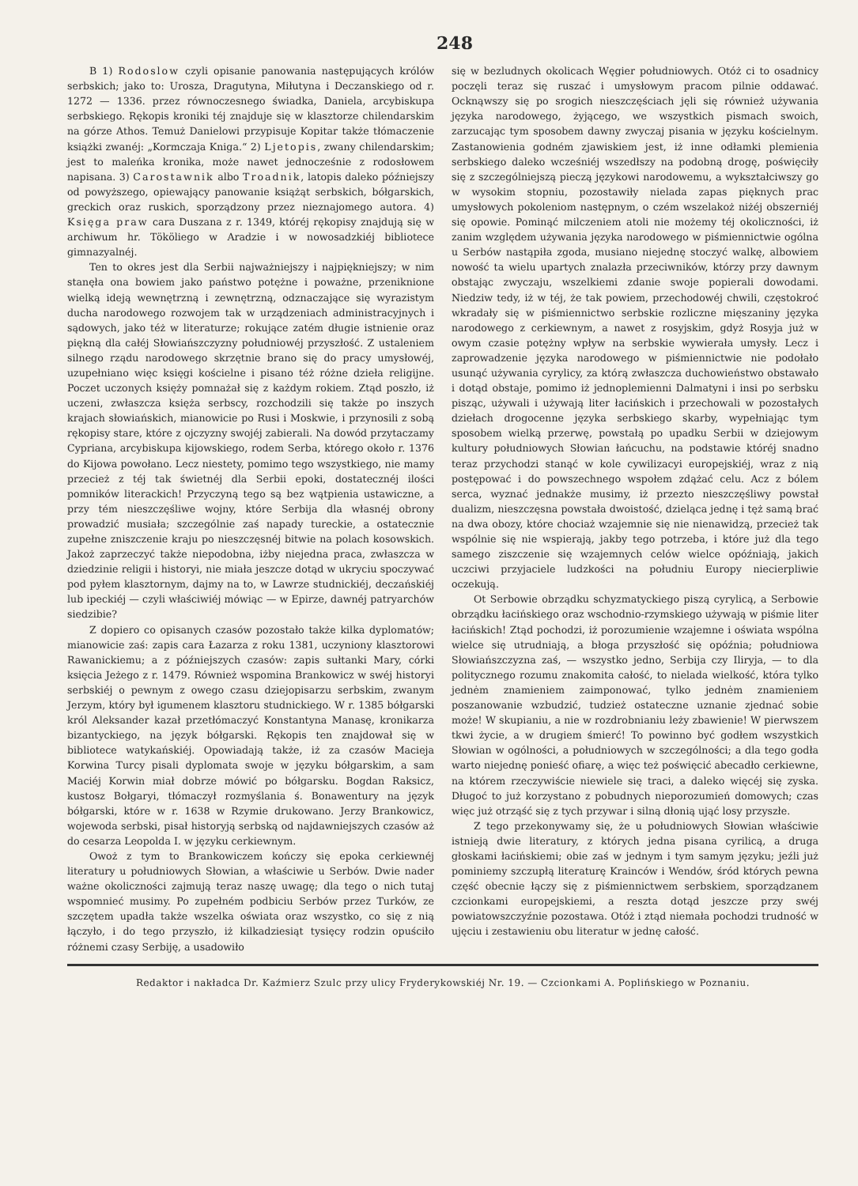248
B 1) Rodoslow czyli opisanie panowania następujących królów serbskich; jako to: Urosza, Dragutyna, Miłutyna i Deczanskiego od r. 1272 — 1336. przez równoczesnego świadka, Daniela, arcybiskupa serbskiego. Rękopis kroniki téj znajduje się w klasztorze chilendarskim na górze Athos. Temuż Danielowi przypisuje Kopitar także tłómaczenie książki zwanéj: „Kormczaja Kniga.“ 2) Ljetopis, zwany chilendarskim; jest to maleńka kronika, może nawet jednocześnie z rodosłowem napisana. 3) Carostawnik albo Troadnik, latopis daleko późniejszy od powyższego, opiewający panowanie książąt serbskich, bółgarskich, greckich oraz ruskich, sporządzony przez nieznajomego autora. 4) Księga praw cara Duszana z r. 1349, któréj rękopisy znajdują się w archiwum hr. Tököliego w Aradzie i w nowosadzkiéj bibliotece gimnazyalnéj.
Ten to okres jest dla Serbii najważniejszy i najpiękniejszy; w nim stanęła ona bowiem jako państwo potężne i poważne, przeniknione wielką ideją wewnętrzną i zewnętrzną, odznaczające się wyrazistym ducha narodowego rozwojem tak w urządzeniach administracyjnych i sądowych, jako téż w literaturze; rokujące zatém długie istnienie oraz piękną dla całéj Słowiańszczyzny południowéj przyszłość. Z ustaleniem silnego rządu narodowego skrzętnie brano się do pracy umysłowéj, uzupełniano więc księgi kościelne i pisano téż różne dzieła religijne. Poczet uczonych księży pomnażał się z każdym rokiem. Ztąd poszło, iż uczeni, zwłaszcza księża serbscy, rozchodzili się także po inszych krajach słowiańskich, mianowicie po Rusi i Moskwie, i przynosili z sobą rękopisy stare, które z ojczyzny swojéj zabierali. Na dowód przytaczamy Cypriana, arcybiskupa kijowskiego, rodem Serba, którego około r. 1376 do Kijowa powołano. Lecz niestety, pomimo tego wszystkiego, nie mamy przecież z téj tak świetnéj dla Serbii epoki, dostatecznéj ilości pomników literackich! Przyczyną tego są bez wątpienia ustawiczne, a przy tém nieszczęśliwe wojny, które Serbija dla własnéj obrony prowadzić musiała; szczególnie zaś napady tureckie, a ostatecznie zupełne zniszczenie kraju po nieszczęsnéj bitwie na polach kosowskich. Jakoż zaprzeczyć także niepodobna, iżby niejedna praca, zwłaszcza w dziedzinie religii i historyi, nie miała jeszcze dotąd w ukryciu spoczywać pod pyłem klasztornym, dajmy na to, w Lawrze studnickiéj, deczańskiéj lub ipeckiéj — czyli właściwiéj mówiąc — w Epirze, dawnéj patryarchów siedzibie?
Z dopiero co opisanych czasów pozostało także kilka dyplomatów; mianowicie zaś: zapis cara Łazarza z roku 1381, uczyniony klasztorowi Rawanickiemu; a z późniejszych czasów: zapis sułtanki Mary, córki księcia Jeżego z r. 1479. Również wspomina Brankowicz w swéj historyi serbskiéj o pewnym z owego czasu dziejopisarzu serbskim, zwanym Jerzym, który był igumenem klasztoru studnickiego. W r. 1385 bółgarski król Aleksander kazał przetłómaczyć Konstantyna Manasę, kronikarza bizantyckiego, na język bółgarski. Rękopis ten znajdował się w bibliotece watykańskiéj. Opowiadają także, iż za czasów Macieja Korwina Turcy pisali dyplomata swoje w języku bółgarskim, a sam Maciéj Korwin miał dobrze mówić po bółgarsku. Bogdan Raksicz, kustosz Bołgaryi, tłómaczył rozmyślania ś. Bonawentury na język bółgarski, które w r. 1638 w Rzymie drukowano. Jerzy Brankowicz, wojewoda serbski, pisał historyją serbską od najdawniejszych czasów aż do cesarza Leopolda I. w języku cerkiewnym.
Owoż z tym to Brankowiczem kończy się epoka cerkiewnéj literatury u południowych Słowian, a właściwie u Serbów. Dwie nader ważne okoliczności zajmują teraz naszę uwagę; dla tego o nich tutaj wspomnieć musimy. Po zupełném podbiciu Serbów przez Turków, ze szczętem upadła także wszelka oświata oraz wszystko, co się z nią łączyło, i do tego przyszło, iż kilkadziesiąt tysięcy rodzin opuściło różnemi czasy Serbiję, a usadowiło
się w bezludnych okolicach Węgier południowych. Otóż ci to osadnicy poczęli teraz się ruszać i umysłowym pracom pilnie oddawać. Ocknąwszy się po srogich nieszczęściach jęli się również używania języka narodowego, żyjącego, we wszystkich pismach swoich, zarzucając tym sposobem dawny zwyczaj pisania w języku kościelnym. Zastanowienia godném zjawiskiem jest, iż inne odłamki plemienia serbskiego daleko wcześniéj wszedłszy na podobną drogę, poświęciły się z szczególniejszą pieczą językowi narodowemu, a wykształciwszy go w wysokim stopniu, pozostawiły nielada zapas pięknych prac umysłowych pokoleniom następnym, o czém wszelakoż niżéj obszerniéj się opowie. Pominąć milczeniem atoli nie możemy téj okoliczności, iż zanim względem używania języka narodowego w piśmiennictwie ogólna u Serbów nastąpiła zgoda, musiano niejednę stoczyć walkę, albowiem nowość ta wielu upartych znalazła przeciwników, którzy przy dawnym obstając zwyczaju, wszelkiemi zdanie swoje popierali dowodami. Niedziw tedy, iż w téj, że tak powiem, przechodowéj chwili, częstokroć wkradały się w piśmiennictwo serbskie rozliczne mięszaniny języka narodowego z cerkiewnym, a nawet z rosyjskim, gdyż Rosyja już w owym czasie potężny wpływ na serbskie wywierała umysły. Lecz i zaprowadzenie języka narodowego w piśmiennictwie nie podołało usunąć używania cyrylicy, za którą zwłaszcza duchowieństwo obstawało i dotąd obstaje, pomimo iż jednoplemienni Dalmatyni i insi po serbsku pisząc, używali i używają liter łacińskich i przechowali w pozostałych dziełach drogocenne języka serbskiego skarby, wypełniając tym sposobem wielką przerwę, powstałą po upadku Serbii w dziejowym kultury południowych Słowian łańcuchu, na podstawie któréj snadno teraz przychodzi stanąć w kole cywilizacyi europejskiéj, wraz z nią postępować i do powszechnego wspołem zdążać celu. Acz z bólem serca, wyznać jednakże musimy, iż przezto nieszczęśliwy powstał dualizm, nieszczęsna powstała dwoistość, dzieląca jednę i tęż samą brać na dwa obozy, które chociaż wzajemnie się nie nienawidzą, przecież tak wspólnie się nie wspierają, jakby tego potrzeba, i które już dla tego samego ziszczenie się wzajemnych celów wielce opóźniają, jakich uczciwi przyjaciele ludzkości na południu Europy niecierpliwie oczekują.
Ot Serbowie obrządku schyzmatyckiego piszą cyrylicą, a Serbowie obrządku łacińskiego oraz wschodnio-rzymskiego używają w piśmie liter łacińskich! Ztąd pochodzi, iż porozumienie wzajemne i oświata wspólna wielce się utrudniają, a błoga przyszłość się opóźnia; południowa Słowiańszczyzna zaś, — wszystko jedno, Serbija czy Iliryja, — to dla politycznego rozumu znakomita całość, to nielada wielkość, która tylko jednėm znamieniem zaimponować, tylko jednėm znamieniem poszanowanie wzbudzić, tudzież ostateczne uznanie zjednać sobie może! W skupianiu, a nie w rozdrobnianiu leży zbawienie! W pierwszem tkwi życie, a w drugiem śmierć! To powinno być godłem wszystkich Słowian w ogólności, a południowych w szczególności; a dla tego godła warto niejednę ponieść ofiarę, a więc też poświęcić abecadło cerkiewne, na którem rzeczywiście niewiele się traci, a daleko więcéj się zyska. Długoć to już korzystano z pobudnych nieporozumień domowych; czas więc już otrząść się z tych przywar i silną dłonią ująć losy przyszłe.
Z tego przekonywamy się, że u południowych Słowian właściwie istnieją dwie literatury, z których jedna pisana cyrilicą, a druga głoskami łacińskiemi; obie zaś w jednym i tym samym języku; jeźli już pominiemy szczupłą literaturę Krainców i Wendów, śród których pewna część obecnie łączy się z piśmiennictwem serbskiem, sporządzanem czcionkami europejskiemi, a reszta dotąd jeszcze przy swéj powiatowszczyźnie pozostawa. Otóż i ztąd niemała pochodzi trudność w ujęciu i zestawieniu obu literatur w jednę całość.
Redaktor i nakładca Dr. Kaźmierz Szulc przy ulicy Fryderykowskiéj Nr. 19. — Czcionkami A. Poplińskiego w Poznaniu.